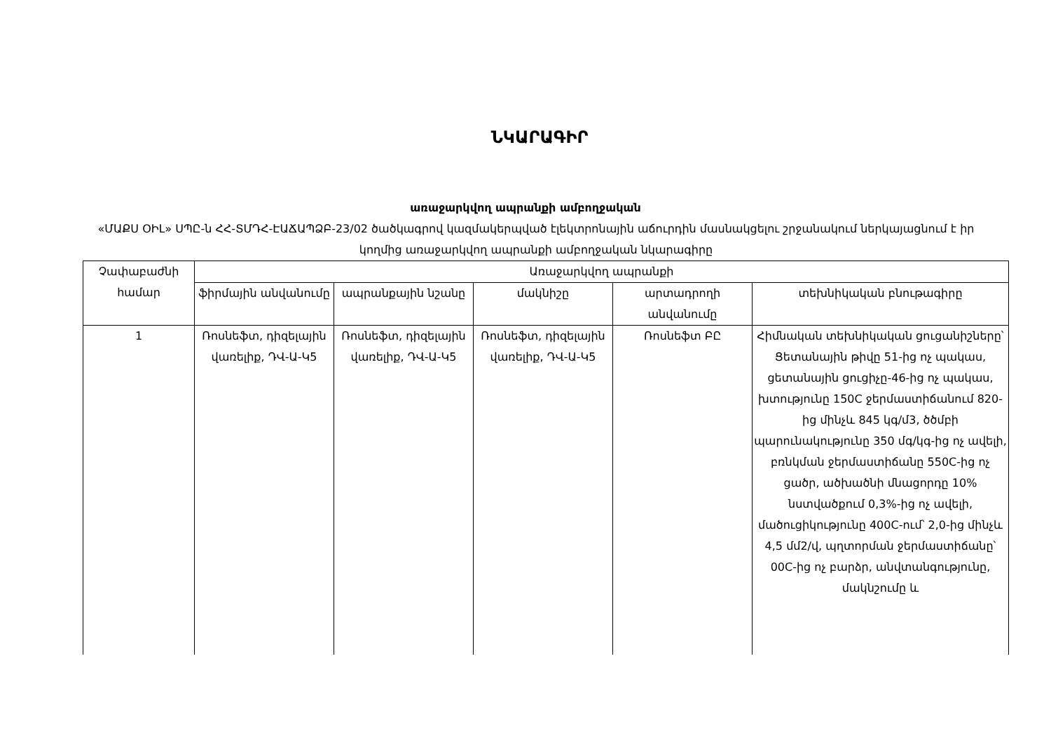ՆԿԱՐԱԳԻՐ
առաջարկվող ապրանքի ամբողջական
«ՄԱՔՍ ՕԻԼ» ՍՊԸ-ն ՀՀ-ՏՄԴՀ-ԷԱՃԱՊՁԲ-23/02 ծածկագրով կազմակերպված էլեկտրոնային աճուրդին մասնակցելու շրջանակում ներկայացնում է իր կողմից առաջարկվող ապրանքի ամբողջական նկարագիրը
| Չափաբաժնի համար | Առաջարկվող ապրանքի | | | | |
| --- | --- | --- | --- | --- | --- |
| | ֆիրմային անվանումը | ապրանքային նշանը | մակնիշը | արտադրողի անվանումը | տեխնիկական բնութագիրը |
| 1 | Ռոսնեֆտ, դիզելային վառելիք, ԴՎ-Ա-Կ5 | Ռոսնեֆտ, դիզելային վառելիք, ԴՎ-Ա-Կ5 | Ռոսնեֆտ, դիզելային վառելիք, ԴՎ-Ա-Կ5 | Ռոսնեֆտ ԲԸ | Հիմնական տեխնիկական ցուցանիշները՝ Ցետանային թիվը 51-ից ոչ պակաս, ցետանային ցուցիչը-46-ից ոչ պակաս, խտությունը 150C ջերմաստիճանում 820-ից մինչև 845 կգ/մ3, ծծմբի պարունակությունը 350 մգ/կգ-ից ոչ ավելի, բռնկման ջերմաստիճանը 550C-ից ոչ ցածր, ածխածնի մնացորդը 10% նստվածքում 0,3%-ից ոչ ավելի, մածուցիկությունը 400C-ում՝ 2,0-ից մինչև 4,5 մմ2/վ, պղտորման ջերմաստիճանը՝ 00C-ից ոչ բարձր, անվտանգությունը, մակնշումը և |